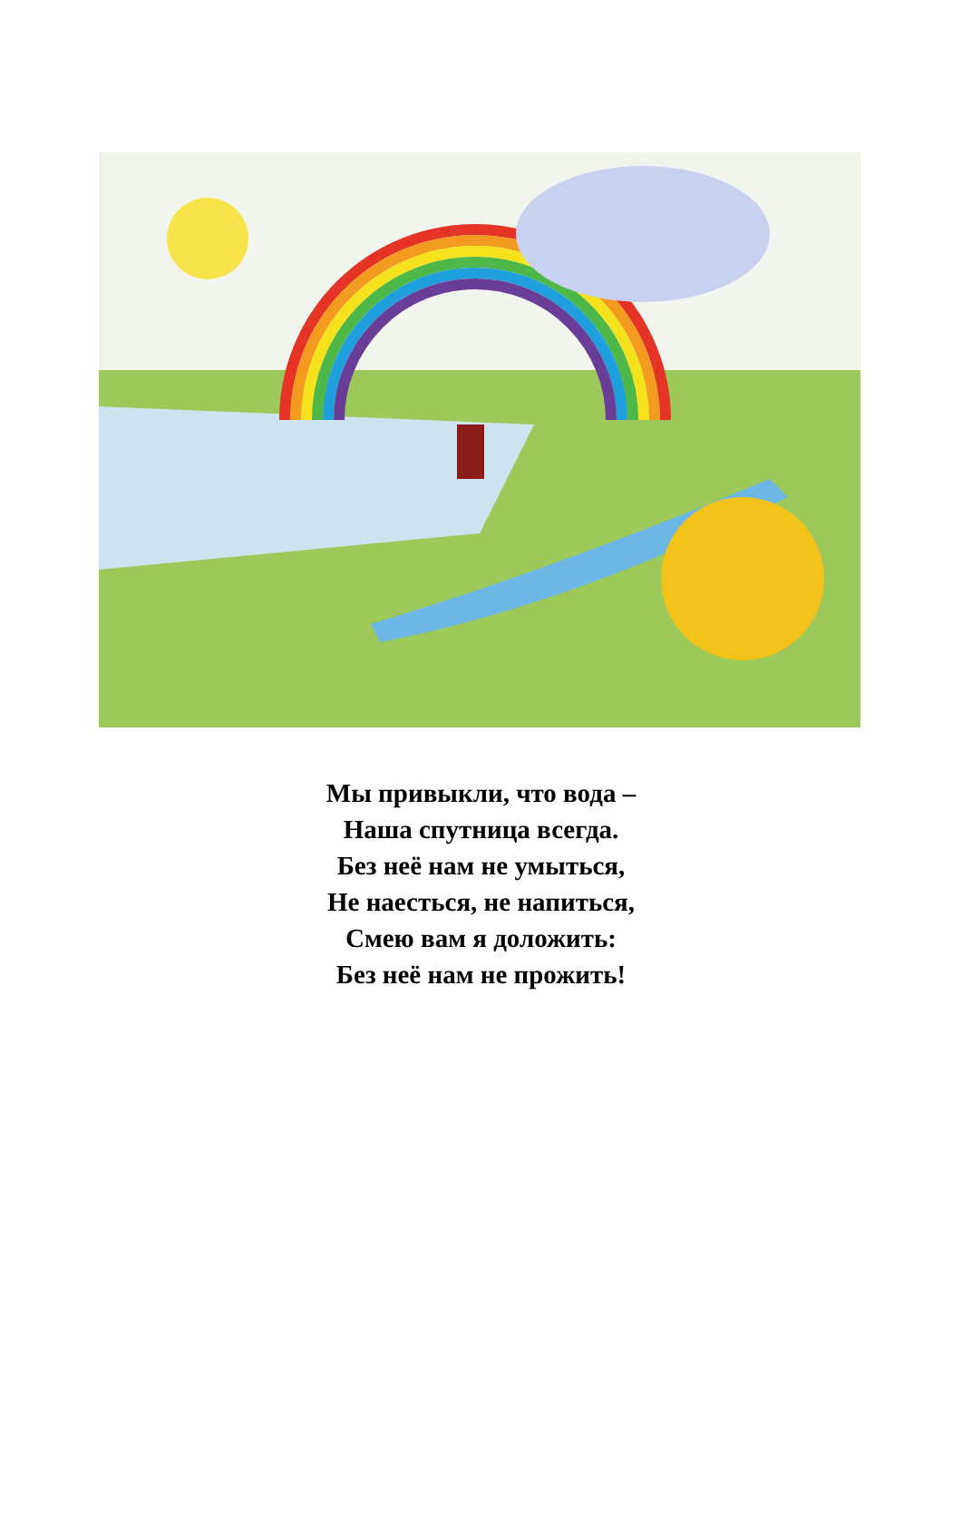Мы привыкли, что вода –
Наша спутница всегда.
Без неё нам не умыться,
Не наесться, не напиться,
Смею вам я доложить:
Без неё нам не прожить!